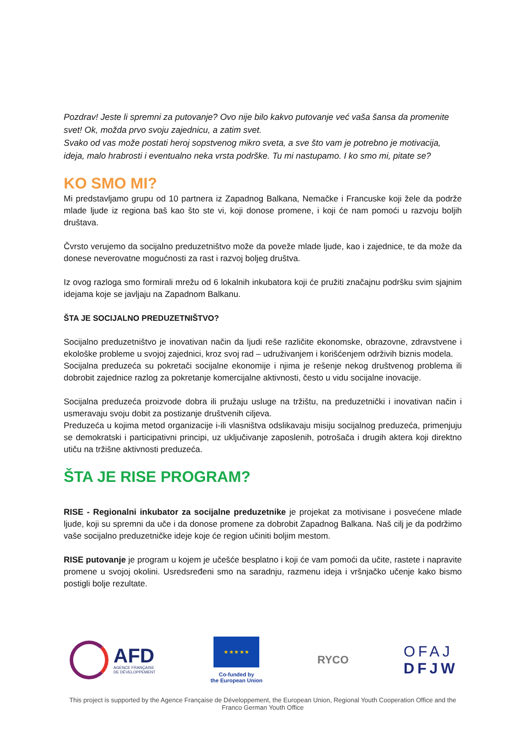Pozdrav! Jeste li spremni za putovanje? Ovo nije bilo kakvo putovanje već vaša šansa da promenite svet! Ok, možda prvo svoju zajednicu, a zatim svet.
Svako od vas može postati heroj sopstvenog mikro sveta, a sve što vam je potrebno je motivacija, ideja, malo hrabrosti i eventualno neka vrsta podrške. Tu mi nastupamo. I ko smo mi, pitate se?
KO SMO MI?
Mi predstavljamo grupu od 10 partnera iz Zapadnog Balkana, Nemačke i Francuske koji žele da podrže mlade ljude iz regiona baš kao što ste vi, koji donose promene, i koji će nam pomoći u razvoju boljih društava.
Čvrsto verujemo da socijalno preduzetništvo može da poveže mlade ljude, kao i zajednice, te da može da donese neverovatne mogućnosti za rast i razvoj boljeg društva.
Iz ovog razloga smo formirali mrežu od 6 lokalnih inkubatora koji će pružiti značajnu podršku svim sjajnim idejama koje se javljaju na Zapadnom Balkanu.
ŠTA JE SOCIJALNO PREDUZETNIŠTVO?
Socijalno preduzetništvo je inovativan način da ljudi reše različite ekonomske, obrazovne, zdravstvene i ekološke probleme u svojoj zajednici, kroz svoj rad – udruživanjem i korišćenjem održivih biznis modela.
Socijalna preduzeća su pokretači socijalne ekonomije i njima je rešenje nekog društvenog problema ili dobrobit zajednice razlog za pokretanje komercijalne aktivnosti, često u vidu socijalne inovacije.
Socijalna preduzeća proizvode dobra ili pružaju usluge na tržištu, na preduzetnički i inovativan način i usmeravaju svoju dobit za postizanje društvenih ciljeva.
Preduzeća u kojima metod organizacije i-ili vlasništva odslikavaju misiju socijalnog preduzeća, primenjuju se demokratski i participativni principi, uz uključivanje zaposlenih, potrošača i drugih aktera koji direktno utiču na tržišne aktivnosti preduzeća.
ŠTA JE RISE PROGRAM?
RISE - Regionalni inkubator za socijalne preduzetnike je projekat za motivisane i posvećene mlade ljude, koji su spremni da uče i da donose promene za dobrobit Zapadnog Balkana. Naš cilj je da podržimo vaše socijalno preduzetničke ideje koje će region učiniti boljim mestom.
RISE putovanje je program u kojem je učešće besplatno i koji će vam pomoći da učite, rastete i napravite promene u svojoj okolini. Usredsređeni smo na saradnju, razmenu ideja i vršnjačko učenje kako bismo postigli bolje rezultate.
AFD
AGENCE FRANÇAISE
DE DÉVELOPPEMENT
★ ★ ★ ★ ★
Co-funded by
the European Union
RYCO
OFAJ
DFJW
This project is supported by the Agence Française de Développement, the European Union, Regional Youth Cooperation Office and the Franco German Youth Office